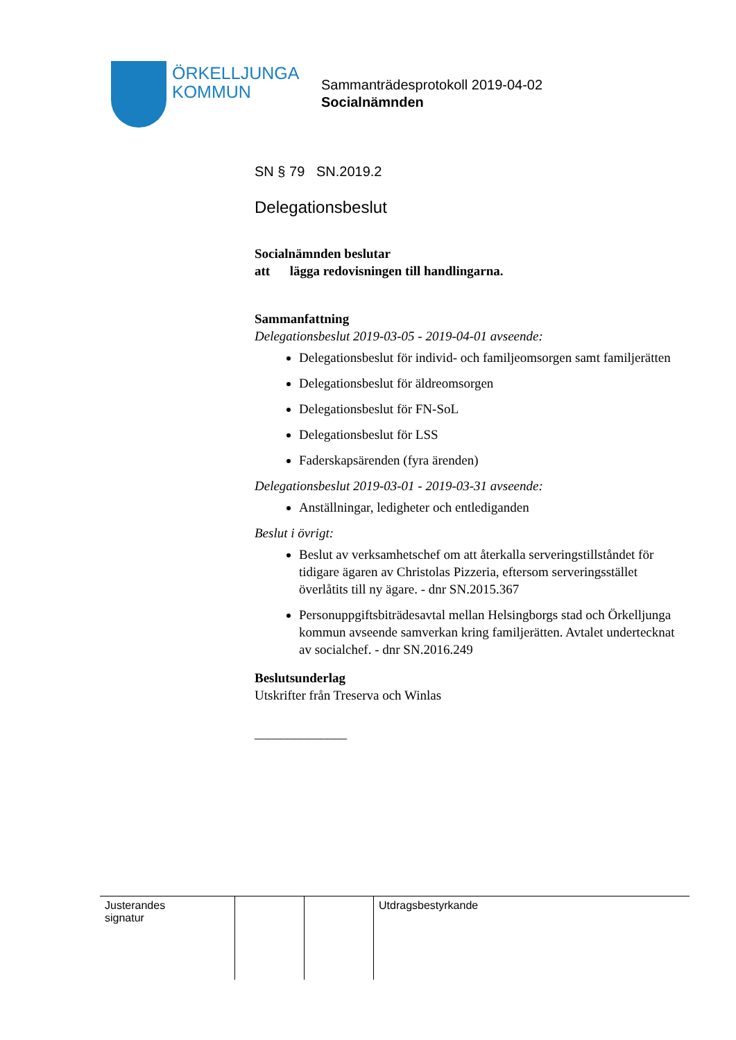ÖRKELLJUNGA
KOMMUN
Sammanträdesprotokoll 2019-04-02
Socialnämnden
SN § 79 SN.2019.2
Delegationsbeslut
Socialnämnden beslutar
att lägga redovisningen till handlingarna.
Sammanfattning
Delegationsbeslut 2019-03-05 - 2019-04-01 avseende:
Delegationsbeslut för individ- och familjeomsorgen samt familjerätten
Delegationsbeslut för äldreomsorgen
Delegationsbeslut för FN-SoL
Delegationsbeslut för LSS
Faderskapsärenden (fyra ärenden)
Delegationsbeslut 2019-03-01 - 2019-03-31 avseende:
Anställningar, ledigheter och entlediganden
Beslut i övrigt:
Beslut av verksamhetschef om att återkalla serveringstillståndet för tidigare ägaren av Christolas Pizzeria, eftersom serveringsstället överlåtits till ny ägare. - dnr SN.2015.367
Personuppgiftsbiträdesavtal mellan Helsingborgs stad och Örkelljunga kommun avseende samverkan kring familjerätten. Avtalet undertecknat av socialchef. - dnr SN.2016.249
Beslutsunderlag
Utskrifter från Treserva och Winlas
______________
| Justerandes signatur | | | Utdragsbestyrkande |